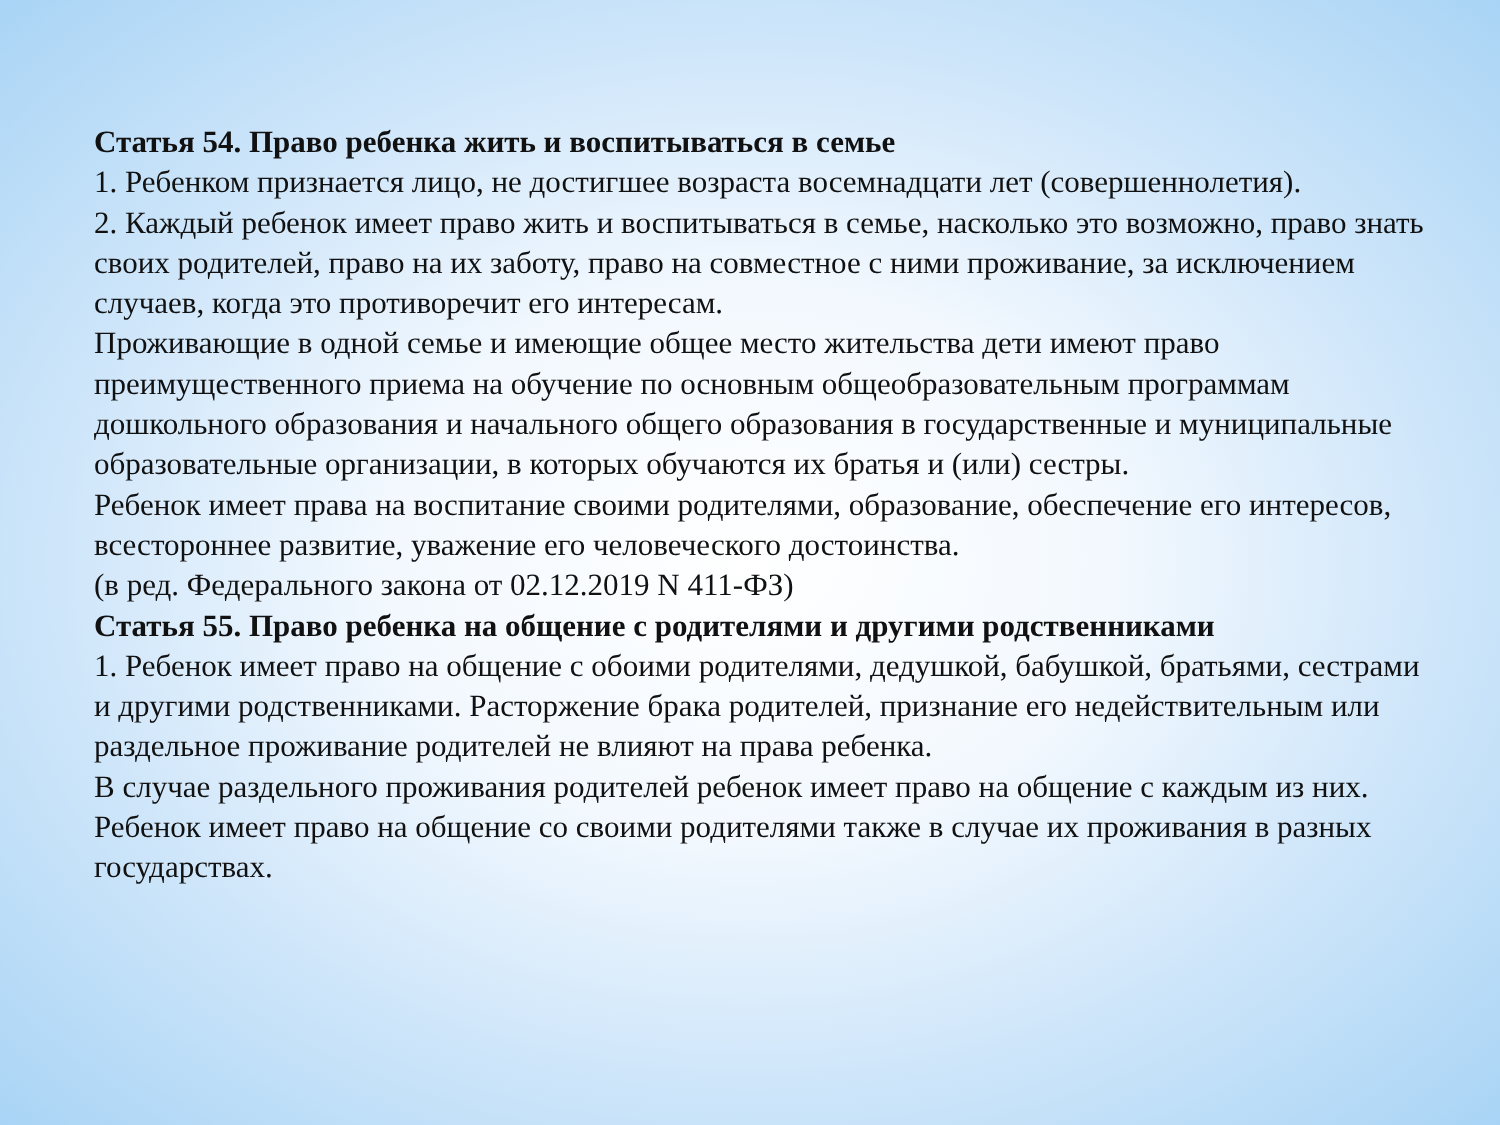Статья 54. Право ребенка жить и воспитываться в семье
1. Ребенком признается лицо, не достигшее возраста восемнадцати лет (совершеннолетия).
2. Каждый ребенок имеет право жить и воспитываться в семье, насколько это возможно, право знать своих родителей, право на их заботу, право на совместное с ними проживание, за исключением случаев, когда это противоречит его интересам.
Проживающие в одной семье и имеющие общее место жительства дети имеют право преимущественного приема на обучение по основным общеобразовательным программам дошкольного образования и начального общего образования в государственные и муниципальные образовательные организации, в которых обучаются их братья и (или) сестры.
Ребенок имеет права на воспитание своими родителями, образование, обеспечение его интересов, всестороннее развитие, уважение его человеческого достоинства.
(в ред. Федерального закона от 02.12.2019 N 411-ФЗ)
Статья 55. Право ребенка на общение с родителями и другими родственниками
1. Ребенок имеет право на общение с обоими родителями, дедушкой, бабушкой, братьями, сестрами и другими родственниками. Расторжение брака родителей, признание его недействительным или раздельное проживание родителей не влияют на права ребенка.
В случае раздельного проживания родителей ребенок имеет право на общение с каждым из них. Ребенок имеет право на общение со своими родителями также в случае их проживания в разных государствах.